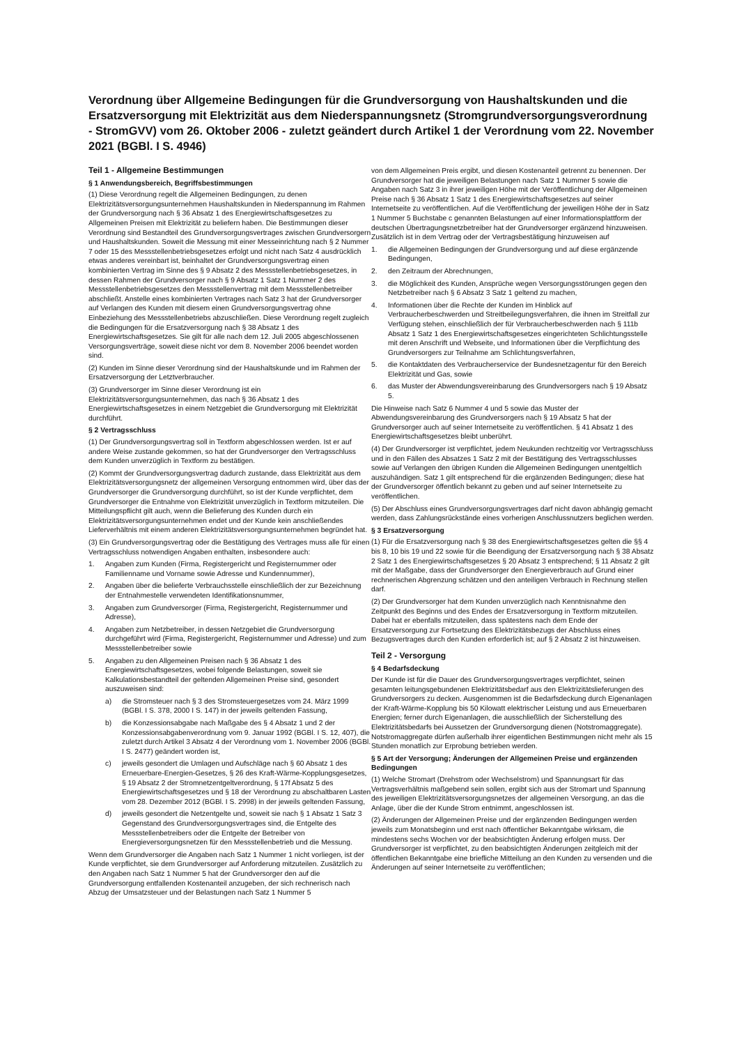Verordnung über Allgemeine Bedingungen für die Grundversorgung von Haushaltskunden und die Ersatzversorgung mit Elektrizität aus dem Niederspannungsnetz (Stromgrundversorgungsverordnung - StromGVV) vom 26. Oktober 2006 - zuletzt geändert durch Artikel 1 der Verordnung vom 22. November 2021 (BGBl. I S. 4946)
Teil 1 - Allgemeine Bestimmungen
§ 1 Anwendungsbereich, Begriffsbestimmungen
(1) Diese Verordnung regelt die Allgemeinen Bedingungen, zu denen Elektrizitätsversorgungsunternehmen Haushaltskunden in Niederspannung im Rahmen der Grundversorgung nach § 36 Absatz 1 des Energiewirtschaftsgesetzes zu Allgemeinen Preisen mit Elektrizität zu beliefern haben. Die Bestimmungen dieser Verordnung sind Bestandteil des Grundversorgungsvertrages zwischen Grundversorgern und Haushaltskunden. Soweit die Messung mit einer Messeinrichtung nach § 2 Nummer 7 oder 15 des Messstellenbetriebsgesetzes erfolgt und nicht nach Satz 4 ausdrücklich etwas anderes vereinbart ist, beinhaltet der Grundversorgungsvertrag einen kombinierten Vertrag im Sinne des § 9 Absatz 2 des Messstellenbetriebsgesetzes, in dessen Rahmen der Grundversorger nach § 9 Absatz 1 Satz 1 Nummer 2 des Messstellenbetriebsgesetzes den Messstellenvertrag mit dem Messstellenbetreiber abschließt. Anstelle eines kombinierten Vertrages nach Satz 3 hat der Grundversorger auf Verlangen des Kunden mit diesem einen Grundversorgungsvertrag ohne Einbeziehung des Messstellenbetriebs abzuschließen. Diese Verordnung regelt zugleich die Bedingungen für die Ersatzversorgung nach § 38 Absatz 1 des Energiewirtschaftsgesetzes. Sie gilt für alle nach dem 12. Juli 2005 abgeschlossenen Versorgungsverträge, soweit diese nicht vor dem 8. November 2006 beendet worden sind.
(2) Kunden im Sinne dieser Verordnung sind der Haushaltskunde und im Rahmen der Ersatzversorgung der Letztverbraucher.
(3) Grundversorger im Sinne dieser Verordnung ist ein Elektrizitätsversorgungsunternehmen, das nach § 36 Absatz 1 des Energiewirtschaftsgesetzes in einem Netzgebiet die Grundversorgung mit Elektrizität durchführt.
§ 2 Vertragsschluss
(1) Der Grundversorgungsvertrag soll in Textform abgeschlossen werden. Ist er auf andere Weise zustande gekommen, so hat der Grundversorger den Vertragsschluss dem Kunden unverzüglich in Textform zu bestätigen.
(2) Kommt der Grundversorgungsvertrag dadurch zustande, dass Elektrizität aus dem Elektrizitätsversorgungsnetz der allgemeinen Versorgung entnommen wird, über das der Grundversorger die Grundversorgung durchführt, so ist der Kunde verpflichtet, dem Grundversorger die Entnahme von Elektrizität unverzüglich in Textform mitzuteilen. Die Mitteilungspflicht gilt auch, wenn die Belieferung des Kunden durch ein Elektrizitätsversorgungsunternehmen endet und der Kunde kein anschließendes Lieferverhältnis mit einem anderen Elektrizitätsversorgungsunternehmen begründet hat.
(3) Ein Grundversorgungsvertrag oder die Bestätigung des Vertrages muss alle für einen Vertragsschluss notwendigen Angaben enthalten, insbesondere auch:
1. Angaben zum Kunden (Firma, Registergericht und Registernummer oder Familienname und Vorname sowie Adresse und Kundennummer),
2. Angaben über die belieferte Verbrauchsstelle einschließlich der zur Bezeichnung der Entnahmestelle verwendeten Identifikationsnummer,
3. Angaben zum Grundversorger (Firma, Registergericht, Registernummer und Adresse),
4. Angaben zum Netzbetreiber, in dessen Netzgebiet die Grundversorgung durchgeführt wird (Firma, Registergericht, Registernummer und Adresse) und zum Messstellenbetreiber sowie
5. Angaben zu den Allgemeinen Preisen nach § 36 Absatz 1 des Energiewirtschaftsgesetzes, wobei folgende Belastungen, soweit sie Kalkulationsbestandteil der geltenden Allgemeinen Preise sind, gesondert auszuweisen sind:
a) die Stromsteuer nach § 3 des Stromsteuergesetzes vom 24. März 1999 (BGBl. I S. 378, 2000 I S. 147) in der jeweils geltenden Fassung,
b) die Konzessionsabgabe nach Maßgabe des § 4 Absatz 1 und 2 der Konzessionsabgabenverordnung vom 9. Januar 1992 (BGBl. I S. 12, 407), die zuletzt durch Artikel 3 Absatz 4 der Verordnung vom 1. November 2006 (BGBl. I S. 2477) geändert worden ist,
c) jeweils gesondert die Umlagen und Aufschläge nach § 60 Absatz 1 des Erneuerbare-Energien-Gesetzes, § 26 des Kraft-Wärme-Kopplungsgesetzes, § 19 Absatz 2 der Stromnetzentgeltverordnung, § 17f Absatz 5 des Energiewirtschaftsgesetzes und § 18 der Verordnung zu abschaltbaren Lasten vom 28. Dezember 2012 (BGBl. I S. 2998) in der jeweils geltenden Fassung,
d) jeweils gesondert die Netzentgelte und, soweit sie nach § 1 Absatz 1 Satz 3 Gegenstand des Grundversorgungsvertrages sind, die Entgelte des Messstellenbetreibers oder die Entgelte der Betreiber von Energieversorgungsnetzen für den Messstellenbetrieb und die Messung.
Wenn dem Grundversorger die Angaben nach Satz 1 Nummer 1 nicht vorliegen, ist der Kunde verpflichtet, sie dem Grundversorger auf Anforderung mitzuteilen. Zusätzlich zu den Angaben nach Satz 1 Nummer 5 hat der Grundversorger den auf die Grundversorgung entfallenden Kostenanteil anzugeben, der sich rechnerisch nach Abzug der Umsatzsteuer und der Belastungen nach Satz 1 Nummer 5
von dem Allgemeinen Preis ergibt, und diesen Kostenanteil getrennt zu benennen. Der Grundversorger hat die jeweiligen Belastungen nach Satz 1 Nummer 5 sowie die Angaben nach Satz 3 in ihrer jeweiligen Höhe mit der Veröffentlichung der Allgemeinen Preise nach § 36 Absatz 1 Satz 1 des Energiewirtschaftsgesetzes auf seiner Internetseite zu veröffentlichen. Auf die Veröffentlichung der jeweiligen Höhe der in Satz 1 Nummer 5 Buchstabe c genannten Belastungen auf einer Informationsplattform der deutschen Übertragungsnetzbetreiber hat der Grundversorger ergänzend hinzuweisen.
Zusätzlich ist in dem Vertrag oder der Vertragsbestätigung hinzuweisen auf
1. die Allgemeinen Bedingungen der Grundversorgung und auf diese ergänzende Bedingungen,
2. den Zeitraum der Abrechnungen,
3. die Möglichkeit des Kunden, Ansprüche wegen Versorgungsstörungen gegen den Netzbetreiber nach § 6 Absatz 3 Satz 1 geltend zu machen,
4. Informationen über die Rechte der Kunden im Hinblick auf Verbraucherbeschwerden und Streitbeilegungsverfahren, die ihnen im Streitfall zur Verfügung stehen, einschließlich der für Verbraucherbeschwerden nach § 111b Absatz 1 Satz 1 des Energiewirtschaftsgesetzes eingerichteten Schlichtungsstelle mit deren Anschrift und Webseite, und Informationen über die Verpflichtung des Grundversorgers zur Teilnahme am Schlichtungsverfahren,
5. die Kontaktdaten des Verbraucherservice der Bundesnetzagentur für den Bereich Elektrizität und Gas, sowie
6. das Muster der Abwendungsvereinbarung des Grundversorgers nach § 19 Absatz 5.
Die Hinweise nach Satz 6 Nummer 4 und 5 sowie das Muster der Abwendungsvereinbarung des Grundversorgers nach § 19 Absatz 5 hat der Grundversorger auch auf seiner Internetseite zu veröffentlichen. § 41 Absatz 1 des Energiewirtschaftsgesetzes bleibt unberührt.
(4) Der Grundversorger ist verpflichtet, jedem Neukunden rechtzeitig vor Vertragsschluss und in den Fällen des Absatzes 1 Satz 2 mit der Bestätigung des Vertragsschlusses sowie auf Verlangen den übrigen Kunden die Allgemeinen Bedingungen unentgeltlich auszuhändigen. Satz 1 gilt entsprechend für die ergänzenden Bedingungen; diese hat der Grundversorger öffentlich bekannt zu geben und auf seiner Internetseite zu veröffentlichen.
(5) Der Abschluss eines Grundversorgungsvertrages darf nicht davon abhängig gemacht werden, dass Zahlungsrückstände eines vorherigen Anschlussnutzers beglichen werden.
§ 3 Ersatzversorgung
(1) Für die Ersatzversorgung nach § 38 des Energiewirtschaftsgesetzes gelten die §§ 4 bis 8, 10 bis 19 und 22 sowie für die Beendigung der Ersatzversorgung nach § 38 Absatz 2 Satz 1 des Energiewirtschaftsgesetzes § 20 Absatz 3 entsprechend; § 11 Absatz 2 gilt mit der Maßgabe, dass der Grundversorger den Energieverbrauch auf Grund einer rechnerischen Abgrenzung schätzen und den anteiligen Verbrauch in Rechnung stellen darf.
(2) Der Grundversorger hat dem Kunden unverzüglich nach Kenntnisnahme den Zeitpunkt des Beginns und des Endes der Ersatzversorgung in Textform mitzuteilen. Dabei hat er ebenfalls mitzuteilen, dass spätestens nach dem Ende der Ersatzversorgung zur Fortsetzung des Elektrizitätsbezugs der Abschluss eines Bezugsvertrages durch den Kunden erforderlich ist; auf § 2 Absatz 2 ist hinzuweisen.
Teil 2 - Versorgung
§ 4 Bedarfsdeckung
Der Kunde ist für die Dauer des Grundversorgungsvertrages verpflichtet, seinen gesamten leitungsgebundenen Elektrizitätsbedarf aus den Elektrizitätslieferungen des Grundversorgers zu decken. Ausgenommen ist die Bedarfsdeckung durch Eigenanlagen der Kraft-Wärme-Kopplung bis 50 Kilowatt elektrischer Leistung und aus Erneuerbaren Energien; ferner durch Eigenanlagen, die ausschließlich der Sicherstellung des Elektrizitätsbedarfs bei Aussetzen der Grundversorgung dienen (Notstromaggregate). Notstromaggregate dürfen außerhalb ihrer eigentlichen Bestimmungen nicht mehr als 15 Stunden monatlich zur Erprobung betrieben werden.
§ 5 Art der Versorgung; Änderungen der Allgemeinen Preise und ergänzenden Bedingungen
(1) Welche Stromart (Drehstrom oder Wechselstrom) und Spannungsart für das Vertragsverhältnis maßgebend sein sollen, ergibt sich aus der Stromart und Spannung des jeweiligen Elektrizitätsversorgungsnetzes der allgemeinen Versorgung, an das die Anlage, über die der Kunde Strom entnimmt, angeschlossen ist.
(2) Änderungen der Allgemeinen Preise und der ergänzenden Bedingungen werden jeweils zum Monatsbeginn und erst nach öffentlicher Bekanntgabe wirksam, die mindestens sechs Wochen vor der beabsichtigten Änderung erfolgen muss. Der Grundversorger ist verpflichtet, zu den beabsichtigten Änderungen zeitgleich mit der öffentlichen Bekanntgabe eine briefliche Mitteilung an den Kunden zu versenden und die Änderungen auf seiner Internetseite zu veröffentlichen;